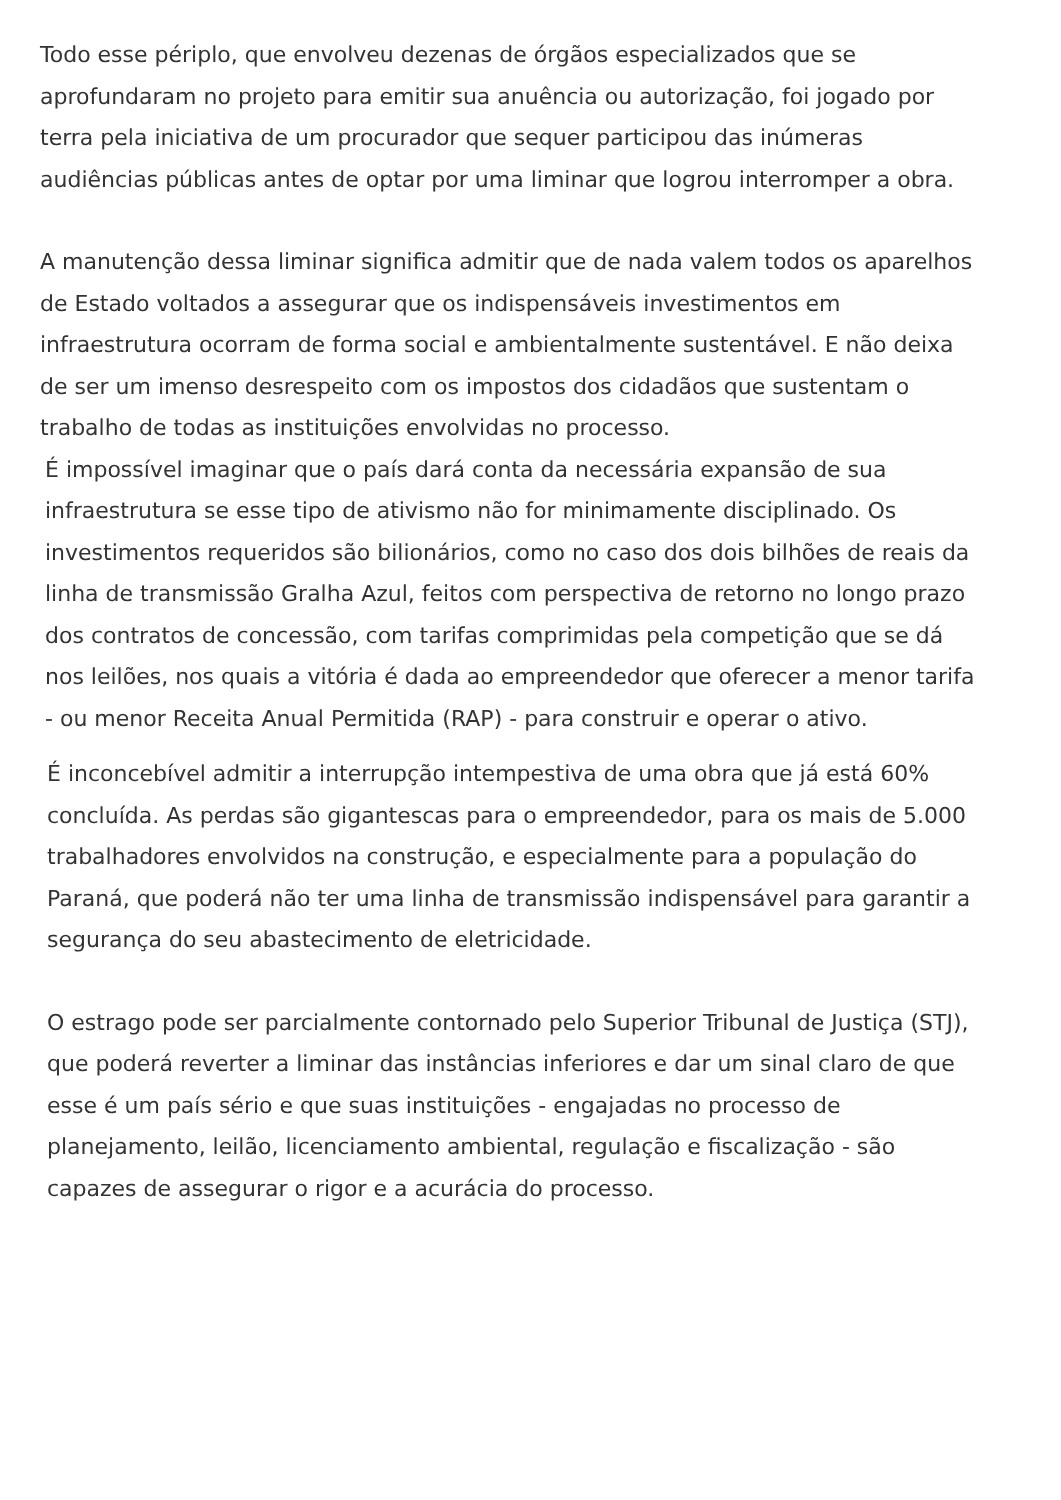Todo esse périplo, que envolveu dezenas de órgãos especializados que se aprofundaram no projeto para emitir sua anuência ou autorização, foi jogado por terra pela iniciativa de um procurador que sequer participou das inúmeras audiências públicas antes de optar por uma liminar que logrou interromper a obra.
A manutenção dessa liminar significa admitir que de nada valem todos os aparelhos de Estado voltados a assegurar que os indispensáveis investimentos em infraestrutura ocorram de forma social e ambientalmente sustentável. E não deixa de ser um imenso desrespeito com os impostos dos cidadãos que sustentam o trabalho de todas as instituições envolvidas no processo.
É impossível imaginar que o país dará conta da necessária expansão de sua infraestrutura se esse tipo de ativismo não for minimamente disciplinado. Os investimentos requeridos são bilionários, como no caso dos dois bilhões de reais da linha de transmissão Gralha Azul, feitos com perspectiva de retorno no longo prazo dos contratos de concessão, com tarifas comprimidas pela competição que se dá nos leilões, nos quais a vitória é dada ao empreendedor que oferecer a menor tarifa - ou menor Receita Anual Permitida (RAP) - para construir e operar o ativo.
É inconcebível admitir a interrupção intempestiva de uma obra que já está 60% concluída. As perdas são gigantescas para o empreendedor, para os mais de 5.000 trabalhadores envolvidos na construção, e especialmente para a população do Paraná, que poderá não ter uma linha de transmissão indispensável para garantir a segurança do seu abastecimento de eletricidade.
O estrago pode ser parcialmente contornado pelo Superior Tribunal de Justiça (STJ), que poderá reverter a liminar das instâncias inferiores e dar um sinal claro de que esse é um país sério e que suas instituições - engajadas no processo de planejamento, leilão, licenciamento ambiental, regulação e fiscalização - são capazes de assegurar o rigor e a acurácia do processo.